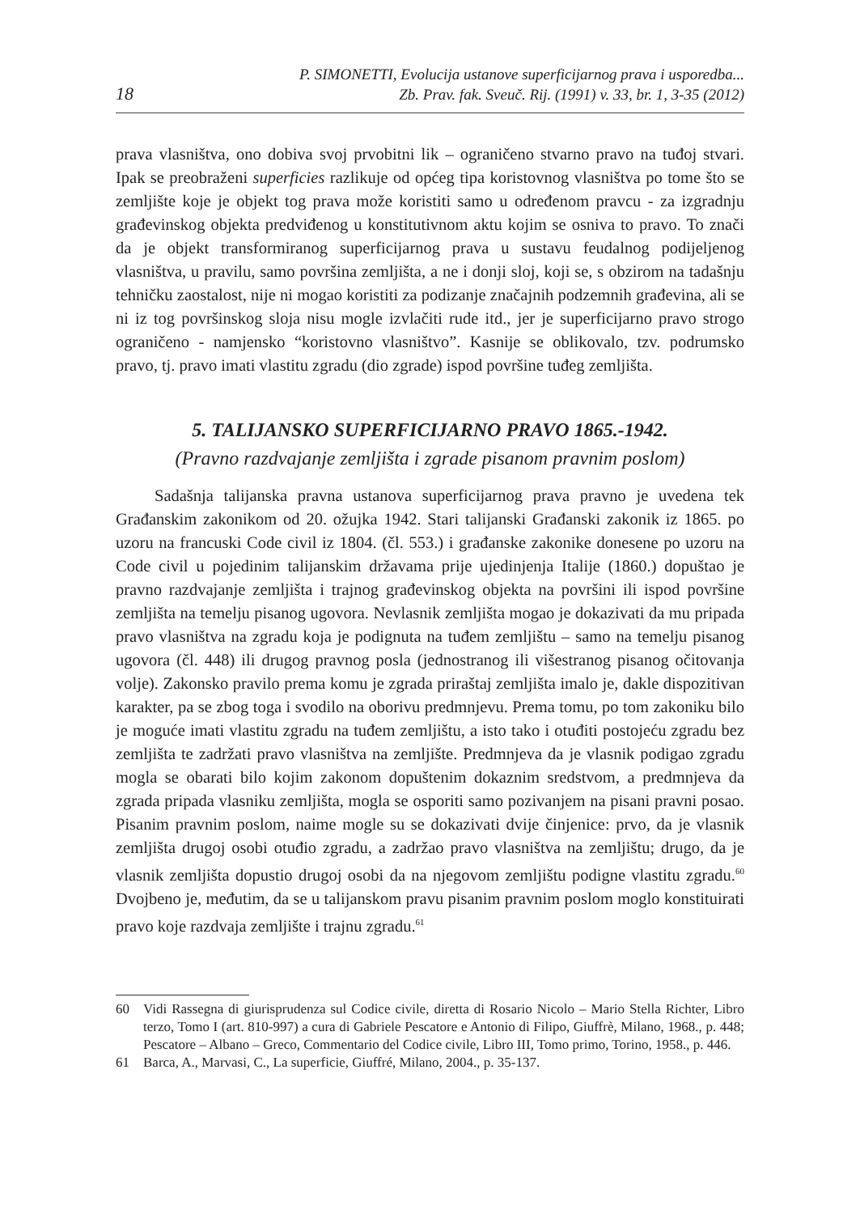18
P. SIMONETTI, Evolucija ustanove superficijarnog prava i usporedba...
Zb. Prav. fak. Sveuč. Rij. (1991) v. 33, br. 1, 3-35 (2012)
prava vlasništva, ono dobiva svoj prvobitni lik – ograničeno stvarno pravo na tuđoj stvari. Ipak se preobraženi superficies razlikuje od općeg tipa koristovnog vlasništva po tome što se zemljište koje je objekt tog prava može koristiti samo u određenom pravcu - za izgradnju građevinskog objekta predviđenog u konstitutivnom aktu kojim se osniva to pravo. To znači da je objekt transformiranog superficijarnog prava u sustavu feudalnog podijeljenog vlasništva, u pravilu, samo površina zemljišta, a ne i donji sloj, koji se, s obzirom na tadašnju tehničku zaostalost, nije ni mogao koristiti za podizanje značajnih podzemnih građevina, ali se ni iz tog površinskog sloja nisu mogle izvlačiti rude itd., jer je superficijarno pravo strogo ograničeno - namjensko “koristovno vlasništvo”. Kasnije se oblikovalo, tzv. podrumsko pravo, tj. pravo imati vlastitu zgradu (dio zgrade) ispod površine tuđeg zemljišta.
5. TALIJANSKO SUPERFICIJARNO PRAVO 1865.-1942.
(Pravno razdvajanje zemljišta i zgrade pisanom pravnim poslom)
Sadašnja talijanska pravna ustanova superficijarnog prava pravno je uvedena tek Građanskim zakonikom od 20. ožujka 1942. Stari talijanski Građanski zakonik iz 1865. po uzoru na francuski Code civil iz 1804. (čl. 553.) i građanske zakonike donesene po uzoru na Code civil u pojedinim talijanskim državama prije ujedinjenja Italije (1860.) dopuštao je pravno razdvajanje zemljišta i trajnog građevinskog objekta na površini ili ispod površine zemljišta na temelju pisanog ugovora. Nevlasnik zemljišta mogao je dokazivati da mu pripada pravo vlasništva na zgradu koja je podignuta na tuđem zemljištu – samo na temelju pisanog ugovora (čl. 448) ili drugog pravnog posla (jednostranog ili višestranog pisanog očitovanja volje). Zakonsko pravilo prema komu je zgrada priraštaj zemljišta imalo je, dakle dispozitivan karakter, pa se zbog toga i svodilo na oborivu predmnjevu. Prema tomu, po tom zakoniku bilo je moguće imati vlastitu zgradu na tuđem zemljištu, a isto tako i otuđiti postojeću zgradu bez zemljišta te zadržati pravo vlasništva na zemljište. Predmnjeva da je vlasnik podigao zgradu mogla se obarati bilo kojim zakonom dopuštenim dokaznim sredstvom, a predmnjeva da zgrada pripada vlasniku zemljišta, mogla se osporiti samo pozivanjem na pisani pravni posao. Pisanim pravnim poslom, naime mogle su se dokazivati dvije činjenice: prvo, da je vlasnik zemljišta drugoj osobi otuđio zgradu, a zadržao pravo vlasništva na zemljištu; drugo, da je vlasnik zemljišta dopustio drugoj osobi da na njegovom zemljištu podigne vlastitu zgradu.<sup>60</sup> Dvojbeno je, međutim, da se u talijanskom pravu pisanim pravnim poslom moglo konstituirati pravo koje razdvaja zemljište i trajnu zgradu.<sup>61</sup>
60 Vidi Rassegna di giurisprudenza sul Codice civile, diretta di Rosario Nicolo – Mario Stella Richter, Libro terzo, Tomo I (art. 810-997) a cura di Gabriele Pescatore e Antonio di Filipo, Giuffrè, Milano, 1968., p. 448; Pescatore – Albano – Greco, Commentario del Codice civile, Libro III, Tomo primo, Torino, 1958., p. 446.
61 Barca, A., Marvasi, C., La superficie, Giuffré, Milano, 2004., p. 35-137.